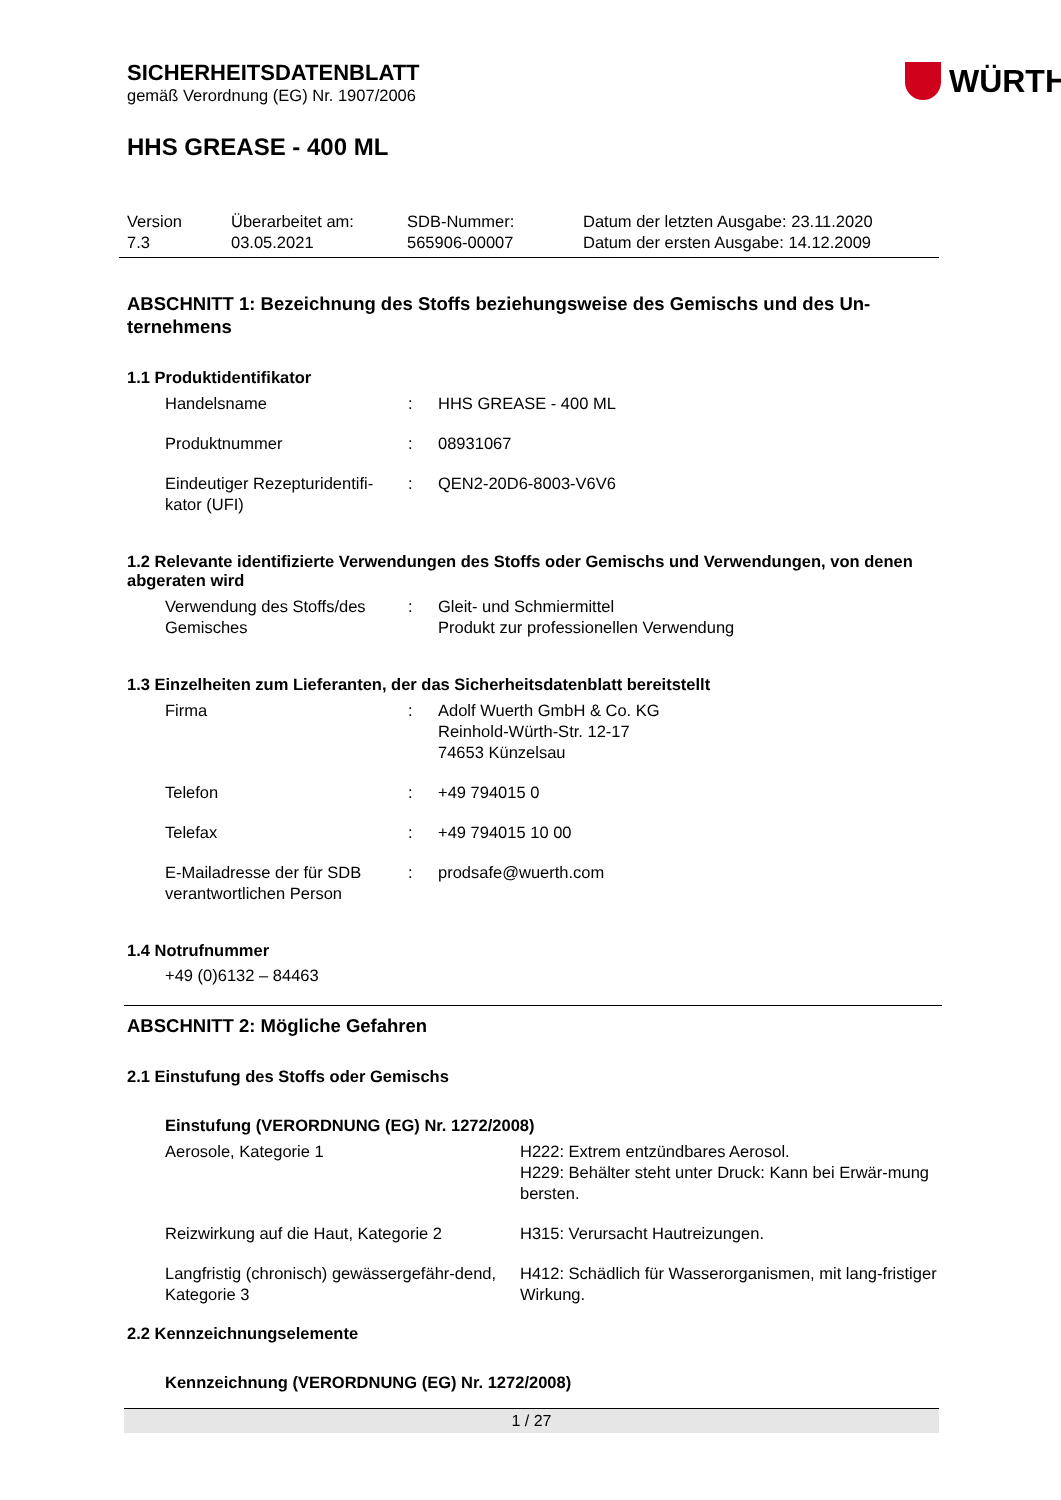SICHERHEITSDATENBLATT
gemäß Verordnung (EG) Nr. 1907/2006
WÜRTH
HHS GREASE - 400 ML
| Version 7.3 | Überarbeitet am: 03.05.2021 | SDB-Nummer: 565906-00007 | Datum der letzten Ausgabe: 23.11.2020 Datum der ersten Ausgabe: 14.12.2009 |
ABSCHNITT 1: Bezeichnung des Stoffs beziehungsweise des Gemischs und des Un-ternehmens
1.1 Produktidentifikator
| Handelsname | : | HHS GREASE - 400 ML |
| Produktnummer | : | 08931067 |
| Eindeutiger Rezepturidentifi-kator (UFI) | : | QEN2-20D6-8003-V6V6 |
1.2 Relevante identifizierte Verwendungen des Stoffs oder Gemischs und Verwendungen, von denen abgeraten wird
| Verwendung des Stoffs/des Gemisches | : | Gleit- und Schmiermittel Produkt zur professionellen Verwendung |
1.3 Einzelheiten zum Lieferanten, der das Sicherheitsdatenblatt bereitstellt
| Firma | : | Adolf Wuerth GmbH & Co. KG Reinhold-Würth-Str. 12-17 74653 Künzelsau |
| Telefon | : | +49 794015 0 |
| Telefax | : | +49 794015 10 00 |
| E-Mailadresse der für SDB verantwortlichen Person | : | prodsafe@wuerth.com |
1.4 Notrufnummer
+49 (0)6132 – 84463
ABSCHNITT 2: Mögliche Gefahren
2.1 Einstufung des Stoffs oder Gemischs
Einstufung (VERORDNUNG (EG) Nr. 1272/2008)
| Aerosole, Kategorie 1 | H222: Extrem entzündbares Aerosol. H229: Behälter steht unter Druck: Kann bei Erwär-mung bersten. |
| Reizwirkung auf die Haut, Kategorie 2 | H315: Verursacht Hautreizungen. |
| Langfristig (chronisch) gewässergefähr-dend, Kategorie 3 | H412: Schädlich für Wasserorganismen, mit lang-fristiger Wirkung. |
2.2 Kennzeichnungselemente
Kennzeichnung (VERORDNUNG (EG) Nr. 1272/2008)
1 / 27